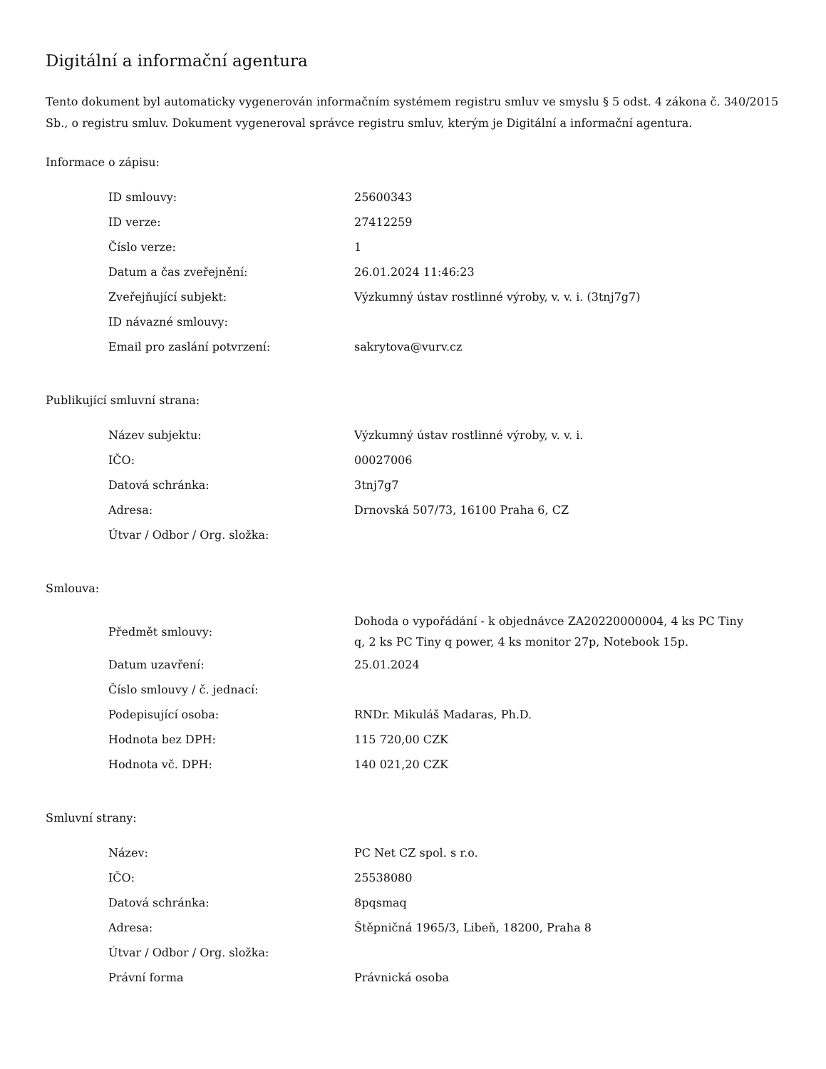Digitální a informační agentura
Tento dokument byl automaticky vygenerován informačním systémem registru smluv ve smyslu § 5 odst. 4 zákona č. 340/2015 Sb., o registru smluv. Dokument vygeneroval správce registru smluv, kterým je Digitální a informační agentura.
Informace o zápisu:
| ID smlouvy: | 25600343 |
| ID verze: | 27412259 |
| Číslo verze: | 1 |
| Datum a čas zveřejnění: | 26.01.2024 11:46:23 |
| Zveřejňující subjekt: | Výzkumný ústav rostlinné výroby, v. v. i. (3tnj7g7) |
| ID návazné smlouvy: | |
| Email pro zaslání potvrzení: | sakrytova@vurv.cz |
Publikující smluvní strana:
| Název subjektu: | Výzkumný ústav rostlinné výroby, v. v. i. |
| IČO: | 00027006 |
| Datová schránka: | 3tnj7g7 |
| Adresa: | Drnovská 507/73, 16100 Praha 6, CZ |
| Útvar / Odbor / Org. složka: | |
Smlouva:
| Předmět smlouvy: | Dohoda o vypořádání - k objednávce ZA20220000004, 4 ks PC Tiny q, 2 ks PC Tiny q power, 4 ks monitor 27p, Notebook 15p. |
| Datum uzavření: | 25.01.2024 |
| Číslo smlouvy / č. jednací: | |
| Podepisující osoba: | RNDr. Mikuláš Madaras, Ph.D. |
| Hodnota bez DPH: | 115 720,00 CZK |
| Hodnota vč. DPH: | 140 021,20 CZK |
Smluvní strany:
| Název: | PC Net CZ spol. s r.o. |
| IČO: | 25538080 |
| Datová schránka: | 8pqsmaq |
| Adresa: | Štěpničná 1965/3, Libeň, 18200, Praha 8 |
| Útvar / Odbor / Org. složka: | |
| Právní forma | Právnická osoba |